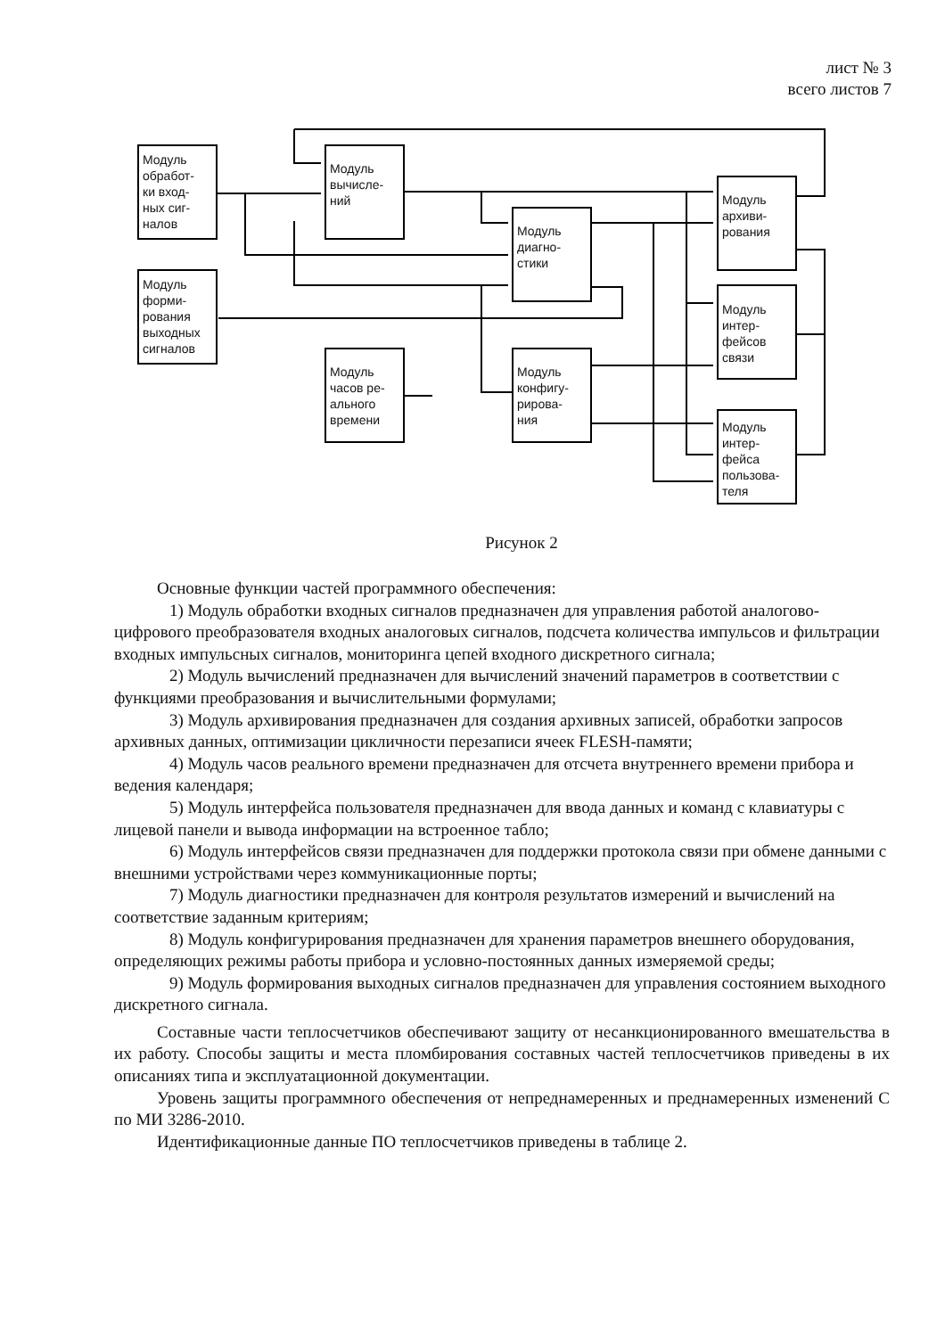лист № 3
всего листов 7
Модуль
обработ-
ки вход-
ных сиг-
налов
Модуль
вычисле-
ний
Модуль
форми-
рования
выходных
сигналов
Модуль
диагно-
стики
Модуль
архиви-
рования
Модуль
интер-
фейсов
связи
Модуль
часов ре-
ального
времени
Модуль
конфигу-
рирова-
ния
Модуль
интер-
фейса
пользова-
теля
Рисунок 2
Основные функции частей программного обеспечения:
1) Модуль обработки входных сигналов предназначен для управления работой аналогово-цифрового преобразователя входных аналоговых сигналов, подсчета количества импульсов и фильтрации входных импульсных сигналов, мониторинга цепей входного дискретного сигнала;
2) Модуль вычислений предназначен для вычислений значений параметров в соответствии с функциями преобразования и вычислительными формулами;
3) Модуль архивирования предназначен для создания архивных записей, обработки запросов архивных данных, оптимизации цикличности перезаписи ячеек FLESH-памяти;
4) Модуль часов реального времени предназначен для отсчета внутреннего времени прибора и ведения календаря;
5) Модуль интерфейса пользователя предназначен для ввода данных и команд с клавиатуры с лицевой панели и вывода информации на встроенное табло;
6) Модуль интерфейсов связи предназначен для поддержки протокола связи при обмене данными с внешними устройствами через коммуникационные порты;
7) Модуль диагностики предназначен для контроля результатов измерений и вычислений на соответствие заданным критериям;
8) Модуль конфигурирования предназначен для хранения параметров внешнего оборудования, определяющих режимы работы прибора и условно-постоянных данных измеряемой среды;
9) Модуль формирования выходных сигналов предназначен для управления состоянием выходного дискретного сигнала.
Составные части теплосчетчиков обеспечивают защиту от несанкционированного вмешательства в их работу. Способы защиты и места пломбирования составных частей теплосчетчиков приведены в их описаниях типа и эксплуатационной документации.
Уровень защиты программного обеспечения от непреднамеренных и преднамеренных изменений С по МИ 3286-2010.
Идентификационные данные ПО теплосчетчиков приведены в таблице 2.